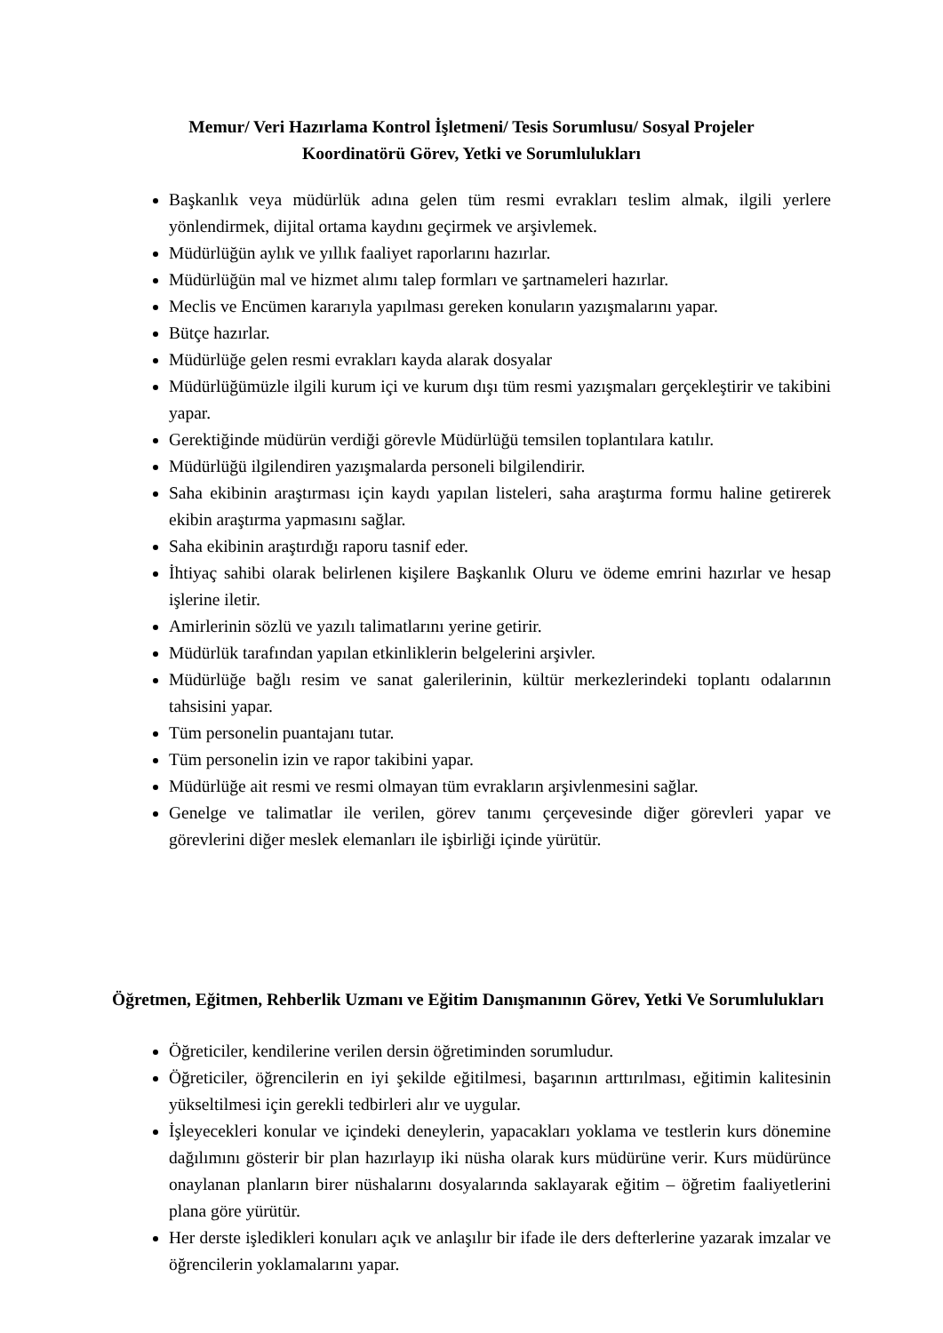Memur/ Veri Hazırlama Kontrol İşletmeni/ Tesis Sorumlusu/ Sosyal Projeler
Koordinatörü Görev, Yetki ve Sorumlulukları
Başkanlık veya müdürlük adına gelen tüm resmi evrakları teslim almak, ilgili yerlere yönlendirmek, dijital ortama kaydını geçirmek ve arşivlemek.
Müdürlüğün aylık ve yıllık faaliyet raporlarını hazırlar.
Müdürlüğün mal ve hizmet alımı talep formları ve şartnameleri hazırlar.
Meclis ve Encümen kararıyla yapılması gereken konuların yazışmalarını yapar.
Bütçe hazırlar.
Müdürlüğe gelen resmi evrakları kayda alarak dosyalar
Müdürlüğümüzle ilgili kurum içi ve kurum dışı tüm resmi yazışmaları gerçekleştirir ve takibini yapar.
Gerektiğinde müdürün verdiği görevle Müdürlüğü temsilen toplantılara katılır.
Müdürlüğü ilgilendiren yazışmalarda personeli bilgilendirir.
Saha ekibinin araştırması için kaydı yapılan listeleri, saha araştırma formu haline getirerek ekibin araştırma yapmasını sağlar.
Saha ekibinin araştırdığı raporu tasnif eder.
İhtiyaç sahibi olarak belirlenen kişilere Başkanlık Oluru ve ödeme emrini hazırlar ve hesap işlerine iletir.
Amirlerinin sözlü ve yazılı talimatlarını yerine getirir.
Müdürlük tarafından yapılan etkinliklerin belgelerini arşivler.
Müdürlüğe bağlı resim ve sanat galerilerinin, kültür merkezlerindeki toplantı odalarının tahsisini yapar.
Tüm personelin puantajanı tutar.
Tüm personelin izin ve rapor takibini yapar.
Müdürlüğe ait resmi ve resmi olmayan tüm evrakların arşivlenmesini sağlar.
Genelge ve talimatlar ile verilen, görev tanımı çerçevesinde diğer görevleri yapar ve görevlerini diğer meslek elemanları ile işbirliği içinde yürütür.
Öğretmen, Eğitmen, Rehberlik Uzmanı ve Eğitim Danışmanının Görev, Yetki Ve Sorumlulukları
Öğreticiler, kendilerine verilen dersin öğretiminden sorumludur.
Öğreticiler, öğrencilerin en iyi şekilde eğitilmesi, başarının arttırılması, eğitimin kalitesinin yükseltilmesi için gerekli tedbirleri alır ve uygular.
İşleyecekleri konular ve içindeki deneylerin, yapacakları yoklama ve testlerin kurs dönemine dağılımını gösterir bir plan hazırlayıp iki nüsha olarak kurs müdürüne verir. Kurs müdürünce onaylanan planların birer nüshalarını dosyalarında saklayarak eğitim – öğretim faaliyetlerini plana göre yürütür.
Her derste işledikleri konuları açık ve anlaşılır bir ifade ile ders defterlerine yazarak imzalar ve öğrencilerin yoklamalarını yapar.